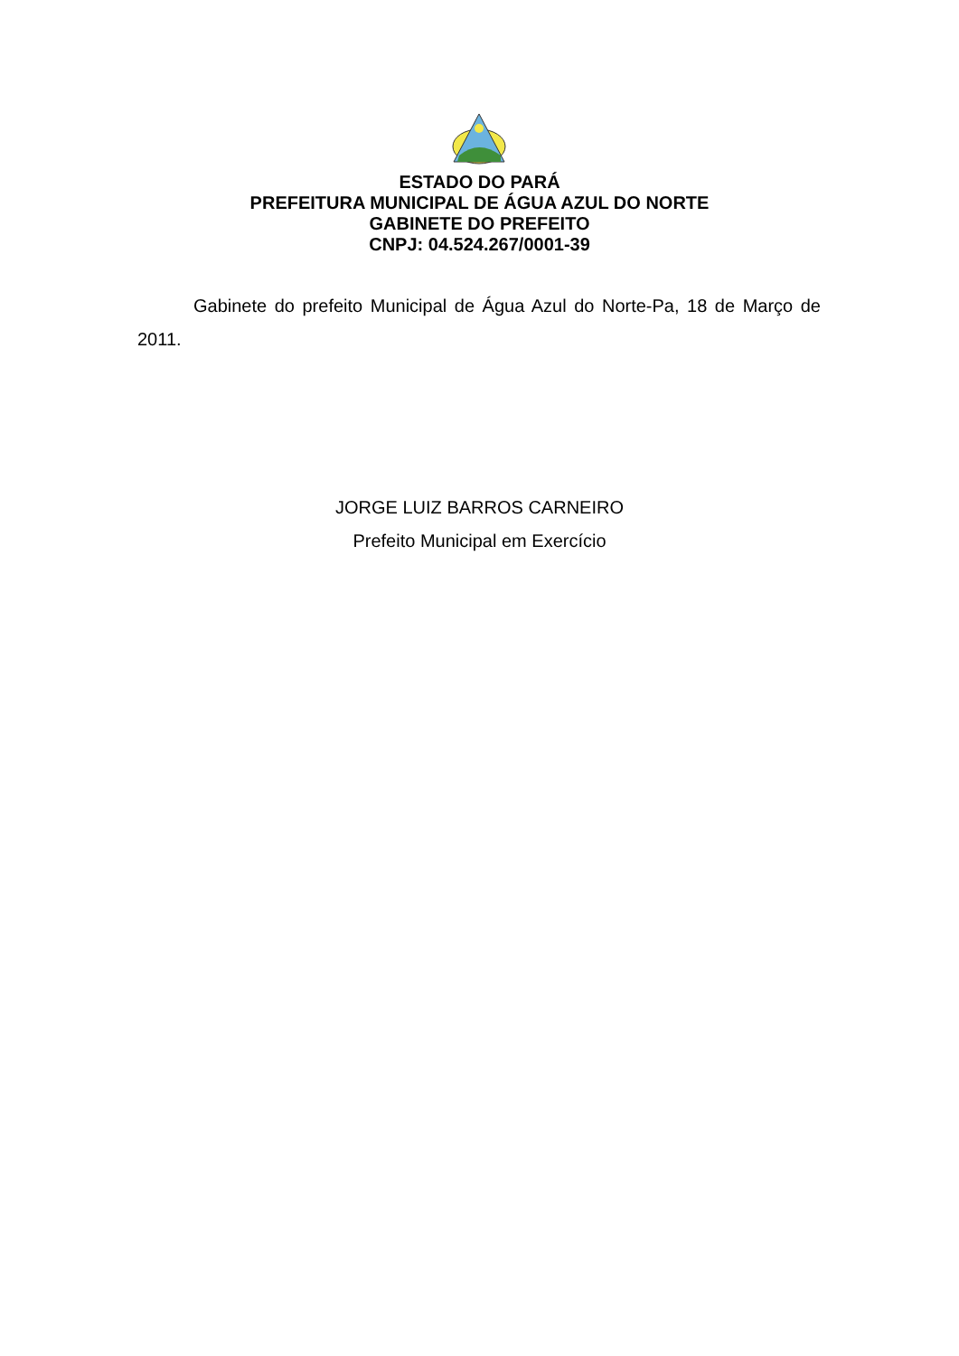ESTADO DO PARÁ
PREFEITURA MUNICIPAL DE ÁGUA AZUL DO NORTE
GABINETE DO PREFEITO
CNPJ: 04.524.267/0001-39
Gabinete do prefeito Municipal de Água Azul do Norte-Pa, 18 de Março de 2011.
JORGE LUIZ BARROS CARNEIRO
Prefeito Municipal em Exercício